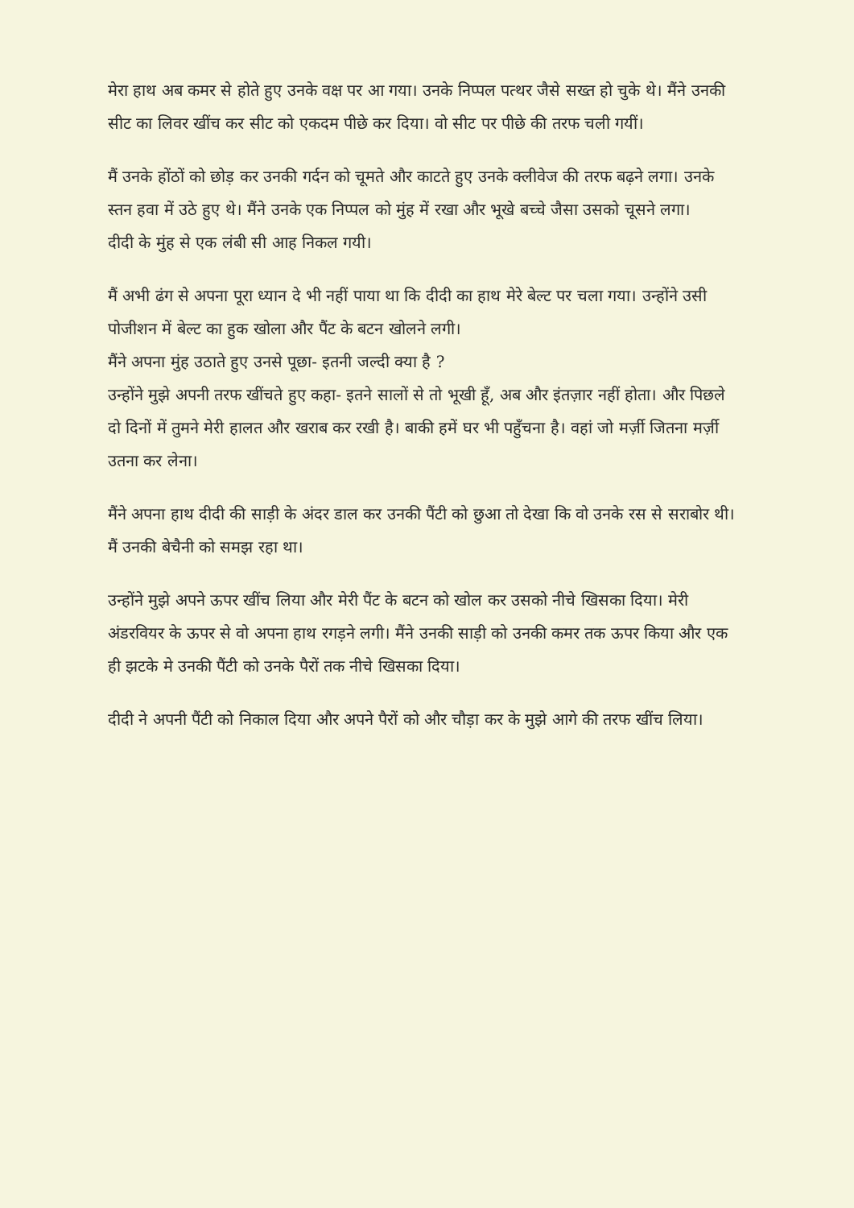मेरा हाथ अब कमर से होते हुए उनके वक्ष पर आ गया। उनके निप्पल पत्थर जैसे सख्त हो चुके थे। मैंने उनकी सीट का लिवर खींच कर सीट को एकदम पीछे कर दिया। वो सीट पर पीछे की तरफ चली गयीं।
मैं उनके होंठों को छोड़ कर उनकी गर्दन को चूमते और काटते हुए उनके क्लीवेज की तरफ बढ़ने लगा। उनके स्तन हवा में उठे हुए थे। मैंने उनके एक निप्पल को मुंह में रखा और भूखे बच्चे जैसा उसको चूसने लगा।
दीदी के मुंह से एक लंबी सी आह निकल गयी।
मैं अभी ढंग से अपना पूरा ध्यान दे भी नहीं पाया था कि दीदी का हाथ मेरे बेल्ट पर चला गया। उन्होंने उसी पोजीशन में बेल्ट का हुक खोला और पैंट के बटन खोलने लगी।
मैंने अपना मुंह उठाते हुए उनसे पूछा- इतनी जल्दी क्या है ?
उन्होंने मुझे अपनी तरफ खींचते हुए कहा- इतने सालों से तो भूखी हूँ, अब और इंतज़ार नहीं होता। और पिछले दो दिनों में तुमने मेरी हालत और खराब कर रखी है। बाकी हमें घर भी पहुँचना है। वहां जो मर्ज़ी जितना मर्ज़ी उतना कर लेना।
मैंने अपना हाथ दीदी की साड़ी के अंदर डाल कर उनकी पैंटी को छुआ तो देखा कि वो उनके रस से सराबोर थी। मैं उनकी बेचैनी को समझ रहा था।
उन्होंने मुझे अपने ऊपर खींच लिया और मेरी पैंट के बटन को खोल कर उसको नीचे खिसका दिया। मेरी अंडरवियर के ऊपर से वो अपना हाथ रगड़ने लगी। मैंने उनकी साड़ी को उनकी कमर तक ऊपर किया और एक ही झटके मे उनकी पैंटी को उनके पैरों तक नीचे खिसका दिया।
दीदी ने अपनी पैंटी को निकाल दिया और अपने पैरों को और चौड़ा कर के मुझे आगे की तरफ खींच लिया।